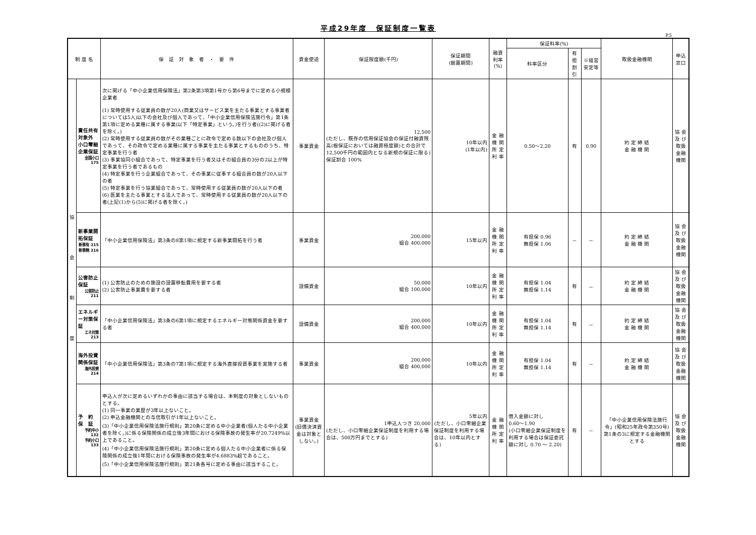平成29年度　保証制度一覧表
P.5
| 制 度 名 | | 保 証 対 象 者 ・ 要 件 | 資金使途 | 保証限度額(千円) | 保証期間 (据置期間) | 融資利率(%) | 保証料率(%) | | | 取扱金融機関 | 申込窓口 |
| --- | --- | --- | --- | --- | --- | --- | --- | --- | --- | --- | --- |
| | | | | | | | 料率区分 | 有担割引 | ※経営安定等 | | |
| 協 会 制 度 | 責任共有対象外 小口零細企業保証 全国小口 175 | 次に掲げる「中小企業信用保険法」第2条第3項第1号から第6号までに定める小規模企業者 (1) 常時使用する従業員の数が20人(商業又はサービス業を主たる事業とする事業者については5人)以下の会社及び個人であって、「中小企業信用保険法施行令」第1条第1項に定める業種に属する事業(以下「特定事業」という。)を行う者((2)に掲げる者を除く。) (2) 常時使用する従業員の数がその業種ごとに政令で定める数以下の会社及び個人であって、その政令で定める業種に属する事業を主たる事業とするもののうち、特定事業を行う者 (3) 事業協同小組合であって、特定事業を行う者又はその組合員の3分の2以上が特定事業を行う者であるもの (4) 特定事業を行う企業組合であって、その事業に従事する組合員の数が20人以下の者 (5) 特定事業を行う協業組合であって、常時使用する従業員の数が20人以下の者 (6) 医業を主たる事業とする法人であって、常時使用する従業員の数が20人以下の者(上記(1)から(5)に掲げる者を除く。) | 事業資金 | 12,500 (ただし、既存の信用保証協会の保証付融資残高(根保証においては融資極度額)との合計で12,500千円の範囲内となる新規の保証に限る) 保証割合 100% | 10年以内 (1年以内) | 金 融 機 関 所 定 利 率 | 0.50～2.20 | 有 | 0.90 | 約 定 締 結 金 融 機 関 | 協 会 及 び 取扱金融機関 |
| | 新事業開拓保証 新事有 215 新事無 216 | 「中小企業信用保険法」第3条の8第1項に規定する新事業開拓を行う者 | 事業資金 | 200,000 組合 400,000 | 15年以内 | 金 融 機 関 所 定 利 率 | 有担保 0.96 無担保 1.06 | － | － | 約 定 締 結 金 融 機 関 | 協 会 及 び 取扱金融機関 |
| | 公害防止保証 公害防止 211 | (1) 公害防止のための施設の設置移転費用を要する者 (2) 公害防止事業費を要する者 | 設備資金 | 50,000 組合 100,000 | 10年以内 | 金 融 機 関 所 定 利 率 | 有担保 1.04 無担保 1.14 | 有 | － | 約 定 締 結 金 融 機 関 | 協 会 及 び 取扱金融機関 |
| | エネルギー対策保証 エネ対策 213 | 「中小企業信用保険法」第3条の6第1項に規定するエネルギー対策関係資金を要する者 | 設備資金 | 200,000 組合 400,000 | 10年以内 | 金 融 機 関 所 定 利 率 | 有担保 1.04 無担保 1.14 | 有 | － | 約 定 締 結 金 融 機 関 | 協 会 及 び 取扱金融機関 |
| | 海外投資関係保証 海外投資 214 | 「中小企業信用保険法」第3条の7第1項に規定する海外直接投資事業を実施する者 | 事業資金 | 200,000 組合 400,000 | 10年以内 | 金 融 機 関 所 定 利 率 | 有担保 1.04 無担保 1.14 | 有 | － | 約 定 締 結 金 融 機 関 | 協 会 及 び 取扱金融機関 |
| | 予 約 保 証 予約中小 132 予約小口 133 | 申込人が次に定めるいずれかの事由に該当する場合は、本制度の対象としないものとする。 (1) 同一事業の業歴が3年以上ないこと。 (2) 申込金融機関との与信取引が1年以上ないこと。 (3)「中小企業信用保険法施行規則」第20条に定める中小企業者(個人たる中小企業者を除く。)に係る保険関係の成立後3年間における保険事故の発生率が20.7249%以上であること。 (4)「中小企業信用保険法施行規則」第20条に定める個人たる中小企業者に係る保険関係の成立後1年間における保険事故の発生率が4.6883%超であること。 (5)「中小企業信用保険法施行規則」第21条各号に定める事由に該当すること。 | 事業資金 (旧債決済資金は対象としない。) | 1申込人つき 20,000 (ただし、小口零細企業保証制度を利用する場合は、500万円までとする) | 5年以内 (ただし、小口零細企業保証制度を利用する場合は、10年以内とする) | 金 融 機 関 所 定 利 率 | 借入金額に対し 0.60～1.90 (小口零細企業保証制度を利用する場合は保証委託額に対し 0.70 ～ 2.20) | 有 | － | 「中小企業信用保険法施行令」(昭和25年政令第350号)第1条の3に規定する金融機関とする | 協 会 及 び 取扱金融機関 |